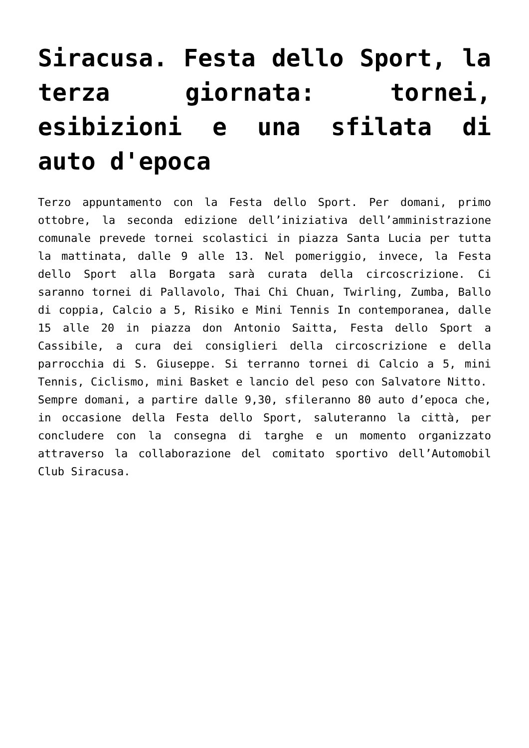Siracusa. Festa dello Sport, la terza giornata: tornei, esibizioni e una sfilata di auto d'epoca
Terzo appuntamento con la Festa dello Sport. Per domani, primo ottobre, la seconda edizione dell’iniziativa dell’amministrazione comunale prevede tornei scolastici in piazza Santa Lucia per tutta la mattinata, dalle 9 alle 13. Nel pomeriggio, invece, la Festa dello Sport alla Borgata sarà curata della circoscrizione. Ci saranno tornei di Pallavolo, Thai Chi Chuan, Twirling, Zumba, Ballo di coppia, Calcio a 5, Risiko e Mini Tennis In contemporanea, dalle 15 alle 20 in piazza don Antonio Saitta, Festa dello Sport a Cassibile, a cura dei consiglieri della circoscrizione e della parrocchia di S. Giuseppe. Si terranno tornei di Calcio a 5, mini Tennis, Ciclismo, mini Basket e lancio del peso con Salvatore Nitto.
Sempre domani, a partire dalle 9,30, sfileranno 80 auto d’epoca che, in occasione della Festa dello Sport, saluteranno la città, per concludere con la consegna di targhe e un momento organizzato attraverso la collaborazione del comitato sportivo dell’Automobil Club Siracusa.